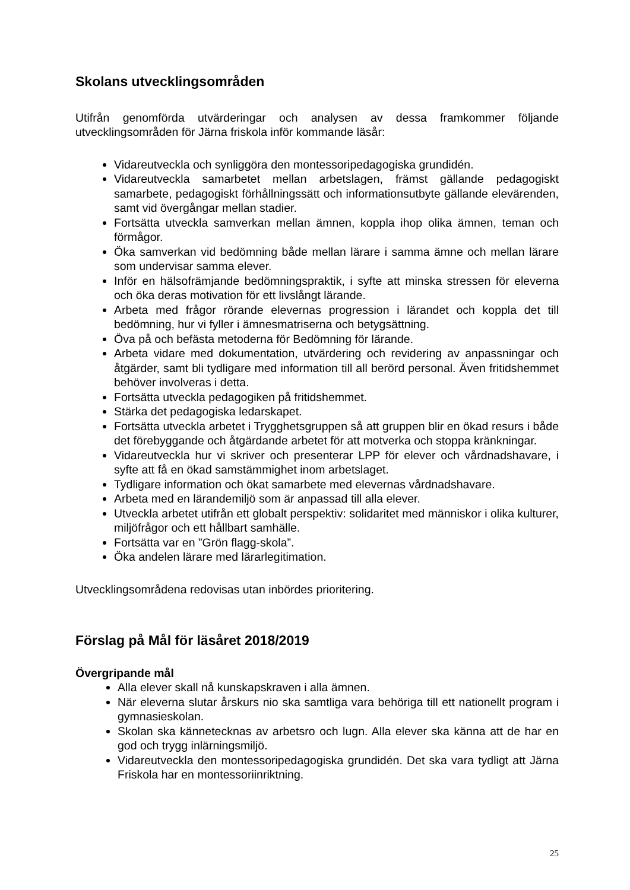Skolans utvecklingsområden
Utifrån genomförda utvärderingar och analysen av dessa framkommer följande utvecklingsområden för Järna friskola inför kommande läsår:
Vidareutveckla och synliggöra den montessoripedagogiska grundidén.
Vidareutveckla samarbetet mellan arbetslagen, främst gällande pedagogiskt samarbete, pedagogiskt förhållningssätt och informationsutbyte gällande elevärenden, samt vid övergångar mellan stadier.
Fortsätta utveckla samverkan mellan ämnen, koppla ihop olika ämnen, teman och förmågor.
Öka samverkan vid bedömning både mellan lärare i samma ämne och mellan lärare som undervisar samma elever.
Inför en hälsofrämjande bedömningspraktik, i syfte att minska stressen för eleverna och öka deras motivation för ett livslångt lärande.
Arbeta med frågor rörande elevernas progression i lärandet och koppla det till bedömning, hur vi fyller i ämnesmatriserna och betygsättning.
Öva på och befästa metoderna för Bedömning för lärande.
Arbeta vidare med dokumentation, utvärdering och revidering av anpassningar och åtgärder, samt bli tydligare med information till all berörd personal. Även fritidshemmet behöver involveras i detta.
Fortsätta utveckla pedagogiken på fritidshemmet.
Stärka det pedagogiska ledarskapet.
Fortsätta utveckla arbetet i Trygghetsgruppen så att gruppen blir en ökad resurs i både det förebyggande och åtgärdande arbetet för att motverka och stoppa kränkningar.
Vidareutveckla hur vi skriver och presenterar LPP för elever och vårdnadshavare, i syfte att få en ökad samstämmighet inom arbetslaget.
Tydligare information och ökat samarbete med elevernas vårdnadshavare.
Arbeta med en lärandemiljö som är anpassad till alla elever.
Utveckla arbetet utifrån ett globalt perspektiv: solidaritet med människor i olika kulturer, miljöfrågor och ett hållbart samhälle.
Fortsätta var en ”Grön flagg-skola”.
Öka andelen lärare med lärarlegitimation.
Utvecklingsområdena redovisas utan inbördes prioritering.
Förslag på Mål för läsåret 2018/2019
Övergripande mål
Alla elever skall nå kunskapskraven i alla ämnen.
När eleverna slutar årskurs nio ska samtliga vara behöriga till ett nationellt program i gymnasieskolan.
Skolan ska kännetecknas av arbetsro och lugn. Alla elever ska känna att de har en god och trygg inlärningsmiljö.
Vidareutveckla den montessoripedagogiska grundidén. Det ska vara tydligt att Järna Friskola har en montessoriinriktning.
25